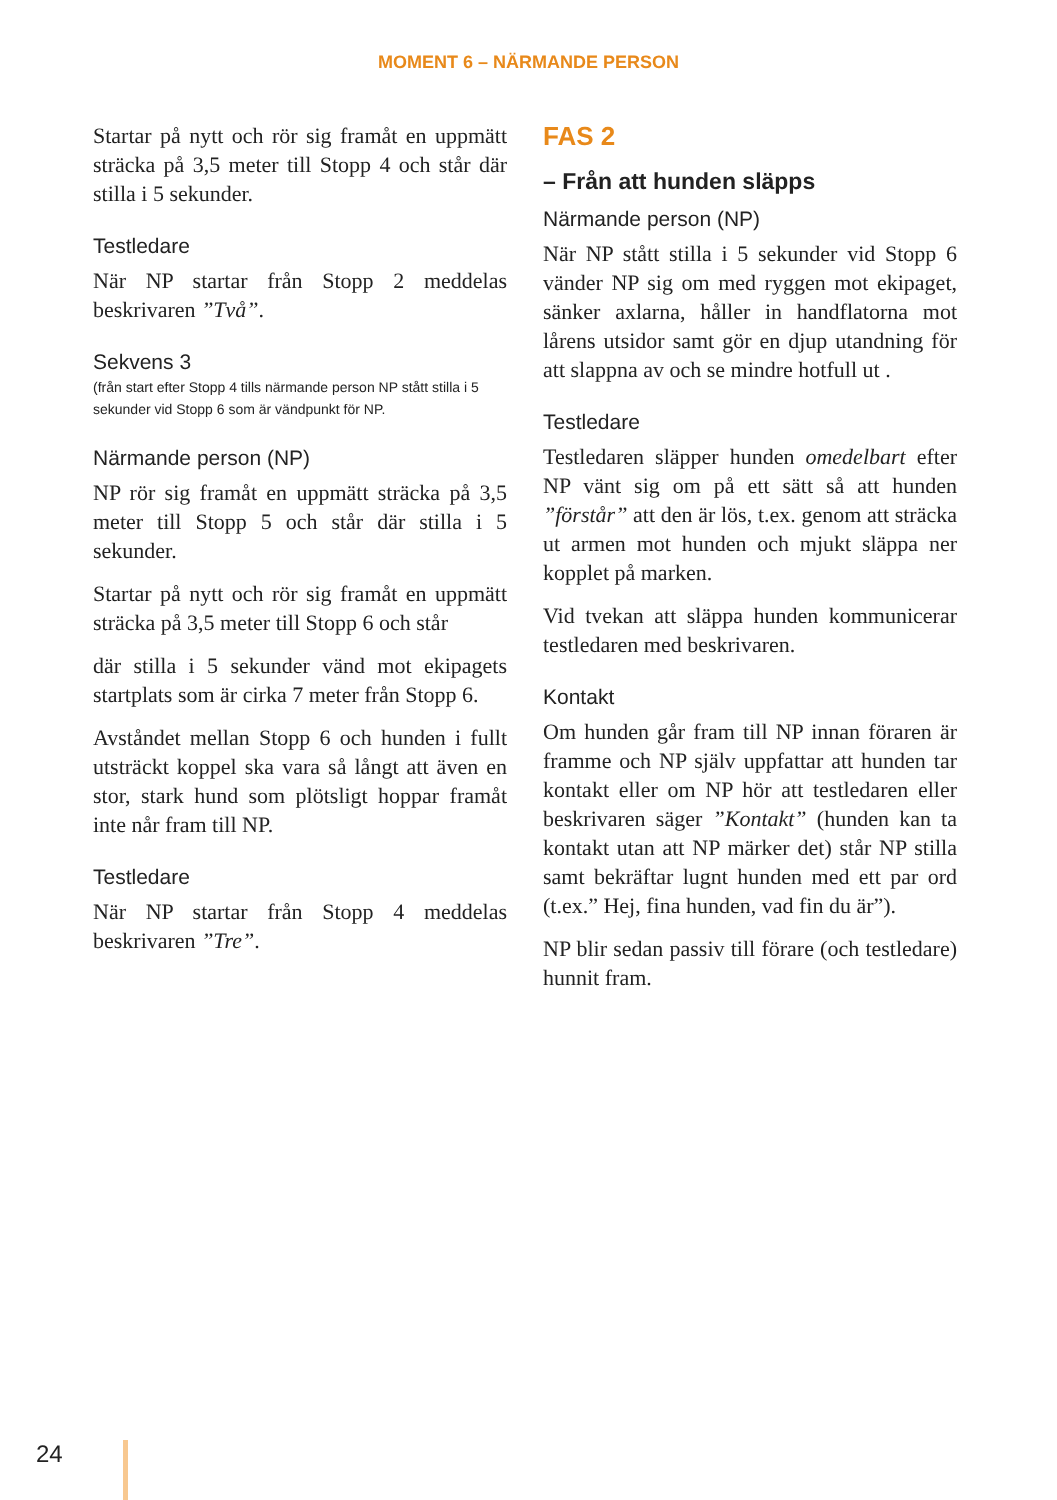MOMENT 6 – NÄRMANDE PERSON
Startar på nytt och rör sig framåt en uppmätt sträcka på 3,5 meter till Stopp 4 och står där stilla i 5 sekunder.
Testledare
När NP startar från Stopp 2 meddelas beskrivaren ”Två”.
Sekvens 3
(från start efter Stopp 4 tills närmande person NP stått stilla i 5 sekunder vid Stopp 6 som är vändpunkt för NP.
Närmande person (NP)
NP rör sig framåt en uppmätt sträcka på 3,5 meter till Stopp 5 och står där stilla i 5 sekunder.
Startar på nytt och rör sig framåt en uppmätt sträcka på 3,5 meter till Stopp 6 och står
där stilla i 5 sekunder vänd mot ekipagets startplats som är cirka 7 meter från Stopp 6.
Avståndet mellan Stopp 6 och hunden i fullt utsträckt koppel ska vara så långt att även en stor, stark hund som plötsligt hoppar framåt inte når fram till NP.
Testledare
När NP startar från Stopp 4 meddelas beskrivaren ”Tre”.
FAS 2
– Från att hunden släpps
Närmande person (NP)
När NP stått stilla i 5 sekunder vid Stopp 6 vänder NP sig om med ryggen mot ekipaget, sänker axlarna, håller in handflatorna mot lårens utsidor samt gör en djup utandning för att slappna av och se mindre hotfull ut .
Testledare
Testledaren släpper hunden omedelbart efter NP vänt sig om på ett sätt så att hunden ”förstår” att den är lös, t.ex. genom att sträcka ut armen mot hunden och mjukt släppa ner kopplet på marken.
Vid tvekan att släppa hunden kommunicerar testledaren med beskrivaren.
Kontakt
Om hunden går fram till NP innan föraren är framme och NP själv uppfattar att hunden tar kontakt eller om NP hör att testledaren eller beskrivaren säger ”Kontakt” (hunden kan ta kontakt utan att NP märker det) står NP stilla samt bekräftar lugnt hunden med ett par ord (t.ex.” Hej, fina hunden, vad fin du är”).
NP blir sedan passiv till förare (och testledare) hunnit fram.
24